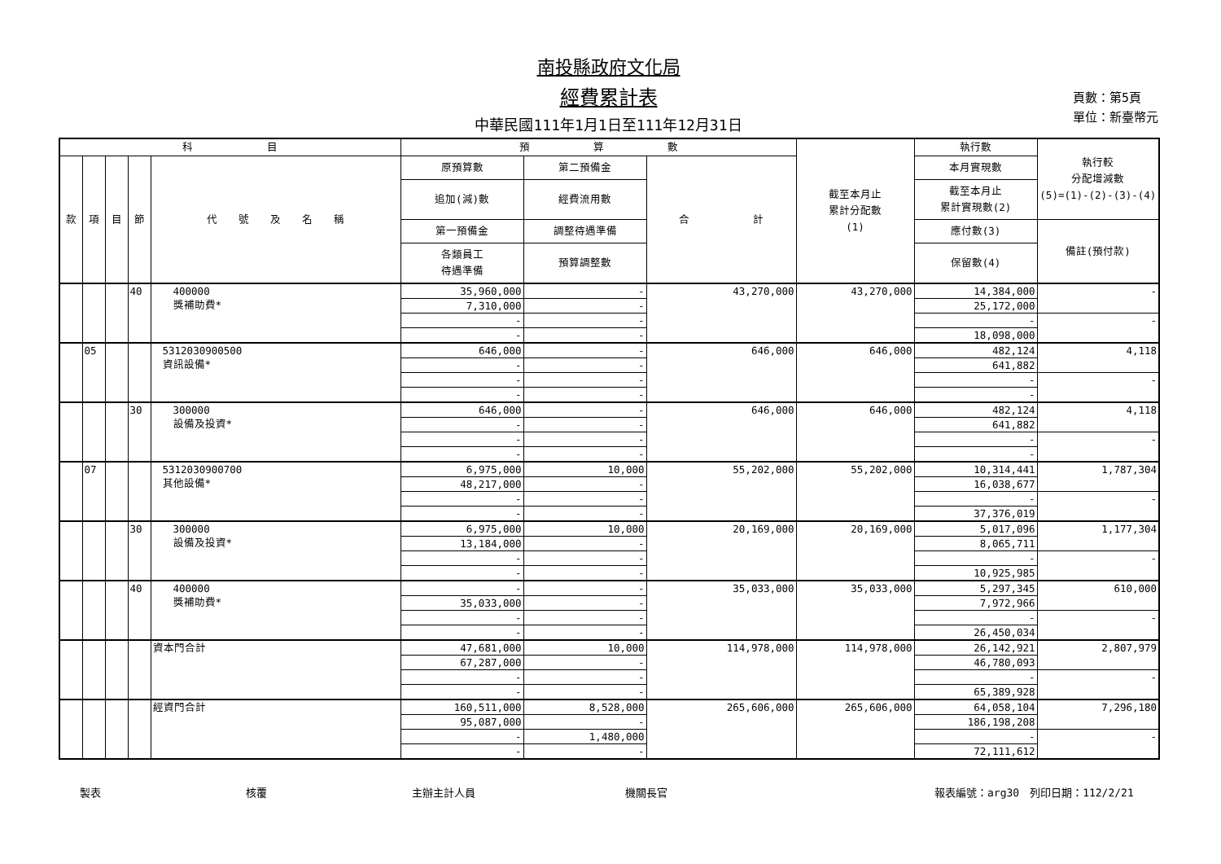南投縣政府文化局
經費累計表
中華民國111年1月1日至111年12月31日
頁數：第5頁
單位：新臺幣元
| 科 目 | | | | | 預 算 數 | | | 截至本月止 累計分配數 (1) | 執行數 | 執行較 分配增減數 (5)=(1)-(2)-(3)-(4) |
| --- | --- | --- | --- | --- | --- | --- | --- | --- | --- | --- |
| 款 | 項 | 目 | 節 | 代 號 及 名 稱 | 原預算數 | 第二預備金 | 合 計 | | 本月實現數 | |
| | | | | | 追加(減)數 | 經費流用數 | | | 截至本月止 累計實現數(2) | |
| | | | | | 第一預備金 | 調整待遇準備 | | | 應付數(3) | 備註(預付款) |
| | | | | | 各類員工 待遇準備 | 預算調整數 | | | 保留數(4) | |
| | | | 40 | 400000 獎補助費* | 35,960,000 | - | 43,270,000 | 43,270,000 | 14,384,000 | - |
| | | | | | 7,310,000 | - | | | 25,172,000 | |
| | | | | | - | - | | | - | - |
| | | | | | - | - | | | 18,098,000 | |
| | 05 | | | 5312030900500 資訊設備* | 646,000 | - | 646,000 | 646,000 | 482,124 | 4,118 |
| | | | | | - | - | | | 641,882 | |
| | | | | | - | - | | | - | - |
| | | | | | - | - | | | - | |
| | | | 30 | 300000 設備及投資* | 646,000 | - | 646,000 | 646,000 | 482,124 | 4,118 |
| | | | | | - | - | | | 641,882 | |
| | | | | | - | - | | | - | - |
| | | | | | - | - | | | - | |
| | 07 | | | 5312030900700 其他設備* | 6,975,000 | 10,000 | 55,202,000 | 55,202,000 | 10,314,441 | 1,787,304 |
| | | | | | 48,217,000 | - | | | 16,038,677 | |
| | | | | | - | - | | | - | - |
| | | | | | - | - | | | 37,376,019 | |
| | | | 30 | 300000 設備及投資* | 6,975,000 | 10,000 | 20,169,000 | 20,169,000 | 5,017,096 | 1,177,304 |
| | | | | | 13,184,000 | - | | | 8,065,711 | |
| | | | | | - | - | | | - | - |
| | | | | | - | - | | | 10,925,985 | |
| | | | 40 | 400000 獎補助費* | - | - | 35,033,000 | 35,033,000 | 5,297,345 | 610,000 |
| | | | | | 35,033,000 | - | | | 7,972,966 | |
| | | | | | - | - | | | - | - |
| | | | | | - | - | | | 26,450,034 | |
| | | | | 資本門合計 | 47,681,000 | 10,000 | 114,978,000 | 114,978,000 | 26,142,921 | 2,807,979 |
| | | | | | 67,287,000 | - | | | 46,780,093 | |
| | | | | | - | - | | | - | - |
| | | | | | - | - | | | 65,389,928 | |
| | | | | 經資門合計 | 160,511,000 | 8,528,000 | 265,606,000 | 265,606,000 | 64,058,104 | 7,296,180 |
| | | | | | 95,087,000 | - | | | 186,198,208 | |
| | | | | | - | 1,480,000 | | | - | - |
| | | | | | - | - | | | 72,111,612 | |
製表 核覆 主辦主計人員 機關長官 報表編號：arg30　列印日期：112/2/21